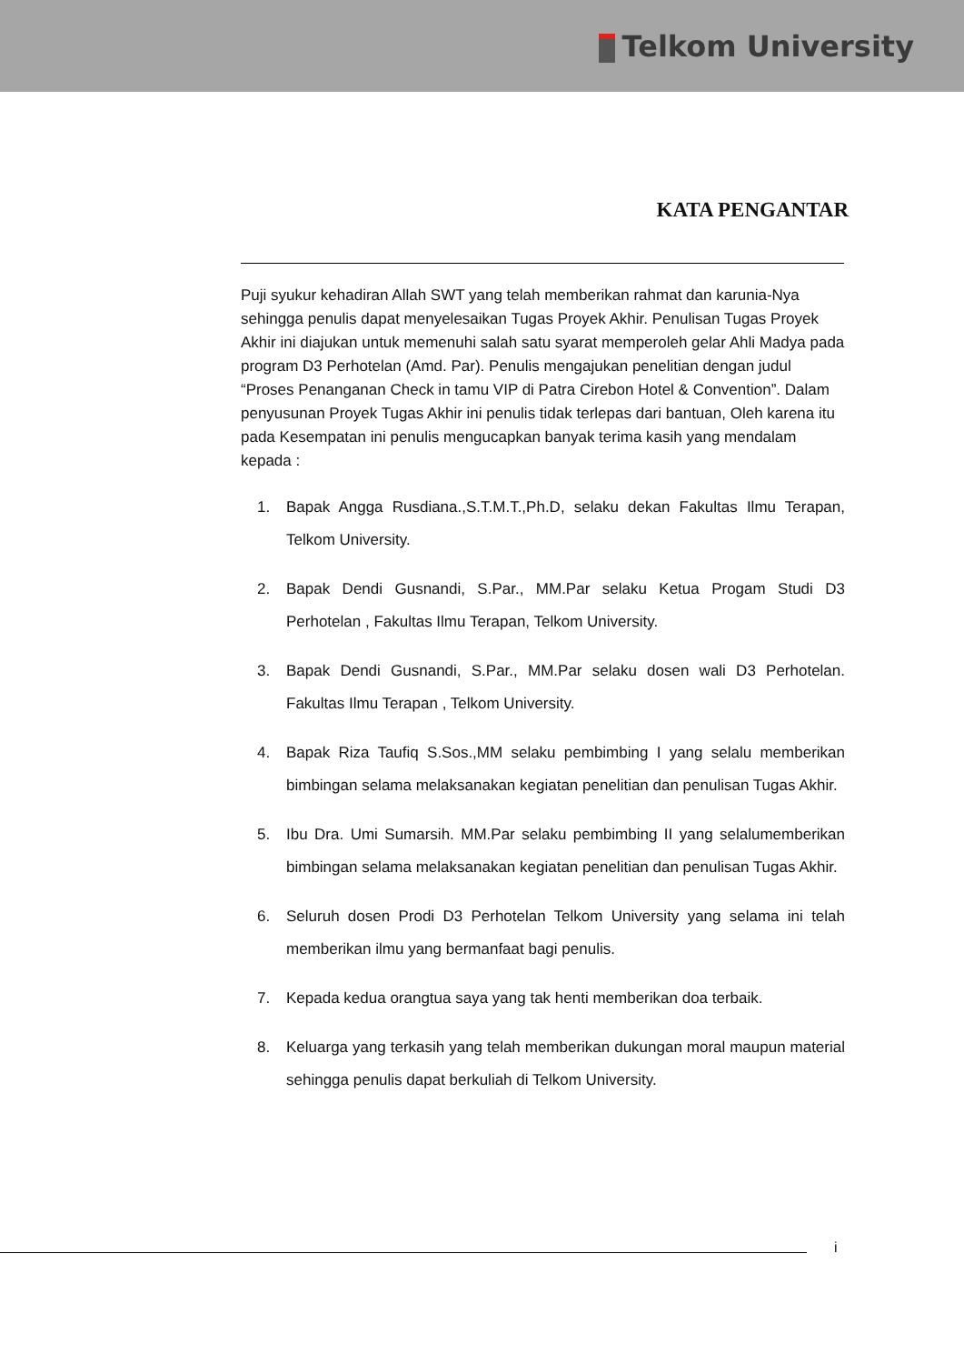Telkom University
KATA PENGANTAR
Puji syukur kehadiran Allah SWT yang telah memberikan rahmat dan karunia-Nya sehingga penulis dapat menyelesaikan Tugas Proyek Akhir. Penulisan Tugas Proyek Akhir ini diajukan untuk memenuhi salah satu syarat memperoleh gelar Ahli Madya pada program D3 Perhotelan (Amd. Par). Penulis mengajukan penelitian dengan judul “Proses Penanganan Check in tamu VIP di Patra Cirebon Hotel & Convention”. Dalam penyusunan Proyek Tugas Akhir ini penulis tidak terlepas dari bantuan, Oleh karena itu pada Kesempatan ini penulis mengucapkan banyak terima kasih yang mendalam kepada :
1. Bapak Angga Rusdiana.,S.T.M.T.,Ph.D, selaku dekan Fakultas Ilmu Terapan, Telkom University.
2. Bapak Dendi Gusnandi, S.Par., MM.Par selaku Ketua Progam Studi D3 Perhotelan , Fakultas Ilmu Terapan, Telkom University.
3. Bapak Dendi Gusnandi, S.Par., MM.Par selaku dosen wali D3 Perhotelan. Fakultas Ilmu Terapan , Telkom University.
4. Bapak Riza Taufiq S.Sos.,MM selaku pembimbing I yang selalu memberikan bimbingan selama melaksanakan kegiatan penelitian dan penulisan Tugas Akhir.
5. Ibu Dra. Umi Sumarsih. MM.Par selaku pembimbing II yang selalumemberikan bimbingan selama melaksanakan kegiatan penelitian dan penulisan Tugas Akhir.
6. Seluruh dosen Prodi D3 Perhotelan Telkom University yang selama ini telah memberikan ilmu yang bermanfaat bagi penulis.
7. Kepada kedua orangtua saya yang tak henti memberikan doa terbaik.
8. Keluarga yang terkasih yang telah memberikan dukungan moral maupun material sehingga penulis dapat berkuliah di Telkom University.
i